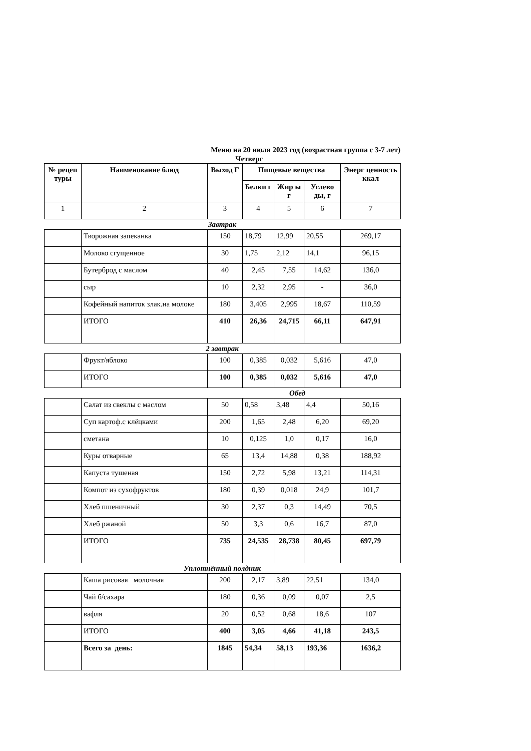Меню на 20 июля 2023 год (возрастная группа с 3-7 лет)
Четверг
| № рецеп туры | Наименование блюд | Выход Г | Пищевые вещества | | | Энерг ценность ккал |
| --- | --- | --- | --- | --- | --- | --- |
| | | | Белки г | Жир ы г | Углево ды, г | |
| 1 | 2 | 3 | 4 | 5 | 6 | 7 |
Завтрак
| | Творожная запеканка | 150 | 18,79 | 12,99 | 20,55 | 269,17 |
| | Молоко сгущенное | 30 | 1,75 | 2,12 | 14,1 | 96,15 |
| | Бутерброд с маслом | 40 | 2,45 | 7,55 | 14,62 | 136,0 |
| | сыр | 10 | 2,32 | 2,95 | - | 36,0 |
| | Кофейный напиток злак.на молоке | 180 | 3,405 | 2,995 | 18,67 | 110,59 |
| | ИТОГО | 410 | 26,36 | 24,715 | 66,11 | 647,91 |
2 завтрак
| | Фрукт/яблоко | 100 | 0,385 | 0,032 | 5,616 | 47,0 |
| | ИТОГО | 100 | 0,385 | 0,032 | 5,616 | 47,0 |
Обед
| | Салат из свеклы с маслом | 50 | 0,58 | 3,48 | 4,4 | 50,16 |
| | Суп картоф.с клёцками | 200 | 1,65 | 2,48 | 6,20 | 69,20 |
| | сметана | 10 | 0,125 | 1,0 | 0,17 | 16,0 |
| | Куры отварные | 65 | 13,4 | 14,88 | 0,38 | 188,92 |
| | Капуста тушеная | 150 | 2,72 | 5,98 | 13,21 | 114,31 |
| | Компот из сухофруктов | 180 | 0,39 | 0,018 | 24,9 | 101,7 |
| | Хлеб пшеничный | 30 | 2,37 | 0,3 | 14,49 | 70,5 |
| | Хлеб ржаной | 50 | 3,3 | 0,6 | 16,7 | 87,0 |
| | ИТОГО | 735 | 24,535 | 28,738 | 80,45 | 697,79 |
Уплотнённый полдник
| | Каша рисовая молочная | 200 | 2,17 | 3,89 | 22,51 | 134,0 |
| | Чай б/сахара | 180 | 0,36 | 0,09 | 0,07 | 2,5 |
| | вафля | 20 | 0,52 | 0,68 | 18,6 | 107 |
| | ИТОГО | 400 | 3,05 | 4,66 | 41,18 | 243,5 |
| | Всего за день: | 1845 | 54,34 | 58,13 | 193,36 | 1636,2 |